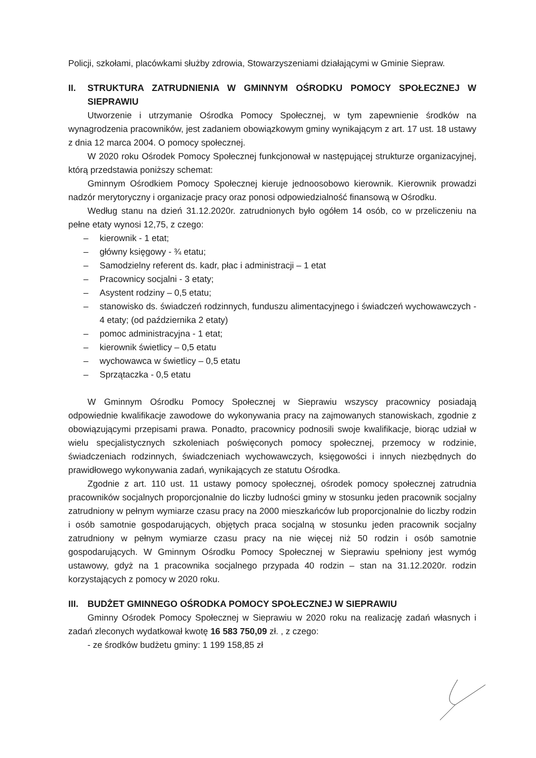Policji, szkołami, placówkami służby zdrowia, Stowarzyszeniami działającymi w Gminie Siepraw.
II. STRUKTURA ZATRUDNIENIA W GMINNYM OŚRODKU POMOCY SPOŁECZNEJ W SIEPRAWIU
Utworzenie i utrzymanie Ośrodka Pomocy Społecznej, w tym zapewnienie środków na wynagrodzenia pracowników, jest zadaniem obowiązkowym gminy wynikającym z art. 17 ust. 18 ustawy z dnia 12 marca 2004. O pomocy społecznej.
W 2020 roku Ośrodek Pomocy Społecznej funkcjonował w następującej strukturze organizacyjnej, którą przedstawia poniższy schemat:
Gminnym Ośrodkiem Pomocy Społecznej kieruje jednoosobowo kierownik. Kierownik prowadzi nadzór merytoryczny i organizacje pracy oraz ponosi odpowiedzialność finansową w Ośrodku.
Według stanu na dzień 31.12.2020r. zatrudnionych było ogółem 14 osób, co w przeliczeniu na pełne etaty wynosi 12,75, z czego:
– kierownik - 1 etat;
– główny księgowy - ¾ etatu;
– Samodzielny referent ds. kadr, płac i administracji – 1 etat
– Pracownicy socjalni - 3 etaty;
– Asystent rodziny – 0,5 etatu;
– stanowisko ds. świadczeń rodzinnych, funduszu alimentacyjnego i świadczeń wychowawczych - 4 etaty; (od października 2 etaty)
– pomoc administracyjna - 1 etat;
– kierownik świetlicy – 0,5 etatu
– wychowawca w świetlicy – 0,5 etatu
– Sprzątaczka - 0,5 etatu
W Gminnym Ośrodku Pomocy Społecznej w Sieprawiu wszyscy pracownicy posiadają odpowiednie kwalifikacje zawodowe do wykonywania pracy na zajmowanych stanowiskach, zgodnie z obowiązującymi przepisami prawa. Ponadto, pracownicy podnosili swoje kwalifikacje, biorąc udział w wielu specjalistycznych szkoleniach poświęconych pomocy społecznej, przemocy w rodzinie, świadczeniach rodzinnych, świadczeniach wychowawczych, księgowości i innych niezbędnych do prawidłowego wykonywania zadań, wynikających ze statutu Ośrodka.
Zgodnie z art. 110 ust. 11 ustawy pomocy społecznej, ośrodek pomocy społecznej zatrudnia pracowników socjalnych proporcjonalnie do liczby ludności gminy w stosunku jeden pracownik socjalny zatrudniony w pełnym wymiarze czasu pracy na 2000 mieszkańców lub proporcjonalnie do liczby rodzin i osób samotnie gospodarujących, objętych praca socjalną w stosunku jeden pracownik socjalny zatrudniony w pełnym wymiarze czasu pracy na nie więcej niż 50 rodzin i osób samotnie gospodarujących. W Gminnym Ośrodku Pomocy Społecznej w Sieprawiu spełniony jest wymóg ustawowy, gdyż na 1 pracownika socjalnego przypada 40 rodzin – stan na 31.12.2020r. rodzin korzystających z pomocy w 2020 roku.
III. BUDŻET GMINNEGO OŚRODKA POMOCY SPOŁECZNEJ W SIEPRAWIU
Gminny Ośrodek Pomocy Społecznej w Sieprawiu w 2020 roku na realizację zadań własnych i zadań zleconych wydatkował kwotę 16 583 750,09 zł. , z czego:
- ze środków budżetu gminy: 1 199 158,85 zł